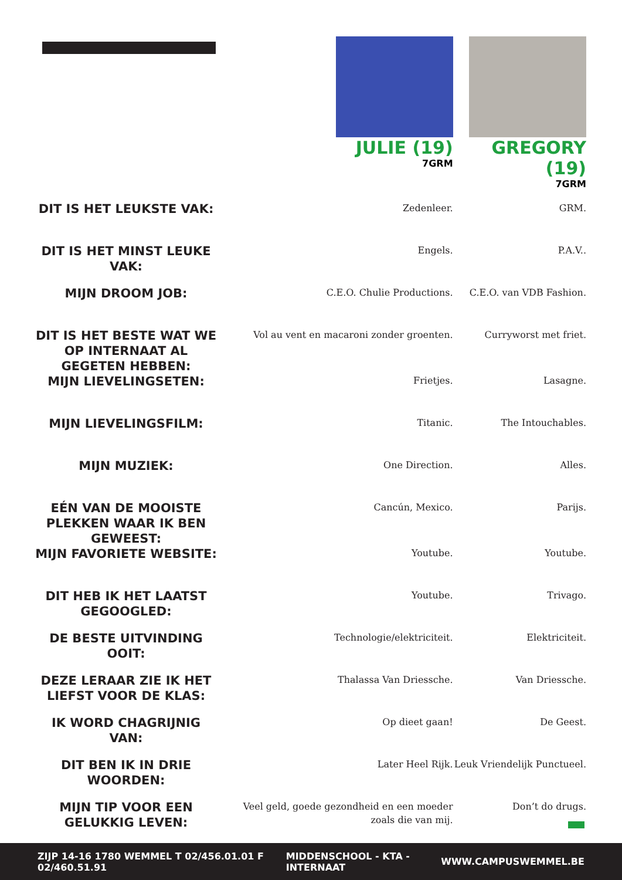| | JULIE (19) 7GRM | GREGORY (19) 7GRM |
| DIT IS HET LEUKSTE VAK: | Zedenleer. | GRM. |
| DIT IS HET MINST LEUKE VAK: | Engels. | P.A.V.. |
| MIJN DROOM JOB: | C.E.O. Chulie Productions. | C.E.O. van VDB Fashion. |
| DIT IS HET BESTE WAT WE OP INTERNAAT AL GEGETEN HEBBEN: | Vol au vent en macaroni zonder groenten. | Curryworst met friet. |
| MIJN LIEVELINGSETEN: | Frietjes. | Lasagne. |
| MIJN LIEVELINGSFILM: | Titanic. | The Intouchables. |
| MIJN MUZIEK: | One Direction. | Alles. |
| EÉN VAN DE MOOISTE PLEKKEN WAAR IK BEN GEWEEST: | Cancún, Mexico. | Parijs. |
| MIJN FAVORIETE WEBSITE: | Youtube. | Youtube. |
| DIT HEB IK HET LAATST GEGOOGLED: | Youtube. | Trivago. |
| DE BESTE UITVINDING OOIT: | Technologie/elektriciteit. | Elektriciteit. |
| DEZE LERAAR ZIE IK HET LIEFST VOOR DE KLAS: | Thalassa Van Driessche. | Van Driessche. |
| IK WORD CHAGRIJNIG VAN: | Op dieet gaan! | De Geest. |
| DIT BEN IK IN DRIE WOORDEN: | Later Heel Rijk. | Leuk Vriendelijk Punctueel. |
| MIJN TIP VOOR EEN GELUKKIG LEVEN: | Veel geld, goede gezondheid en een moeder zoals die van mij. | Don’t do drugs. |
ZIJP 14-16 1780 WEMMEL T 02/456.01.01 F 02/460.51.91 MIDDENSCHOOL - KTA - INTERNAAT WWW.CAMPUSWEMMEL.BE